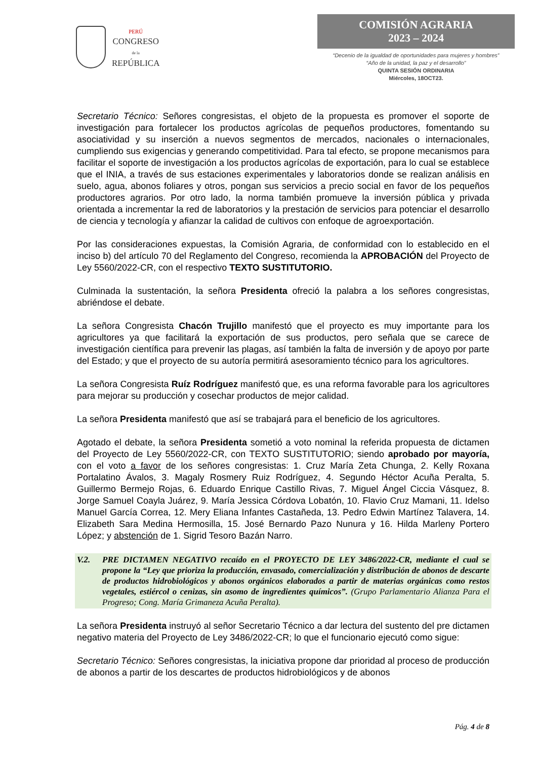PERÚ
CONGRESO
de la
REPÚBLICA
COMISIÓN AGRARIA
2023 – 2024
“Decenio de la igualdad de oportunidades para mujeres y hombres”
“Año de la unidad, la paz y el desarrollo”
QUINTA SESIÓN ORDINARIA
Miércoles, 18OCT23.
Secretario Técnico: Señores congresistas, el objeto de la propuesta es promover el soporte de investigación para fortalecer los productos agrícolas de pequeños productores, fomentando su asociatividad y su inserción a nuevos segmentos de mercados, nacionales o internacionales, cumpliendo sus exigencias y generando competitividad. Para tal efecto, se propone mecanismos para facilitar el soporte de investigación a los productos agrícolas de exportación, para lo cual se establece que el INIA, a través de sus estaciones experimentales y laboratorios donde se realizan análisis en suelo, agua, abonos foliares y otros, pongan sus servicios a precio social en favor de los pequeños productores agrarios. Por otro lado, la norma también promueve la inversión pública y privada orientada a incrementar la red de laboratorios y la prestación de servicios para potenciar el desarrollo de ciencia y tecnología y afianzar la calidad de cultivos con enfoque de agroexportación.
Por las consideraciones expuestas, la Comisión Agraria, de conformidad con lo establecido en el inciso b) del artículo 70 del Reglamento del Congreso, recomienda la APROBACIÓN del Proyecto de Ley 5560/2022-CR, con el respectivo TEXTO SUSTITUTORIO.
Culminada la sustentación, la señora Presidenta ofreció la palabra a los señores congresistas, abriéndose el debate.
La señora Congresista Chacón Trujillo manifestó que el proyecto es muy importante para los agricultores ya que facilitará la exportación de sus productos, pero señala que se carece de investigación científica para prevenir las plagas, así también la falta de inversión y de apoyo por parte del Estado; y que el proyecto de su autoría permitirá asesoramiento técnico para los agricultores.
La señora Congresista Ruíz Rodríguez manifestó que, es una reforma favorable para los agricultores para mejorar su producción y cosechar productos de mejor calidad.
La señora Presidenta manifestó que así se trabajará para el beneficio de los agricultores.
Agotado el debate, la señora Presidenta sometió a voto nominal la referida propuesta de dictamen del Proyecto de Ley 5560/2022-CR, con TEXTO SUSTITUTORIO; siendo aprobado por mayoría, con el voto a favor de los señores congresistas: 1. Cruz María Zeta Chunga, 2. Kelly Roxana Portalatino Ávalos, 3. Magaly Rosmery Ruiz Rodríguez, 4. Segundo Héctor Acuña Peralta, 5. Guillermo Bermejo Rojas, 6. Eduardo Enrique Castillo Rivas, 7. Miguel Ángel Ciccia Vásquez, 8. Jorge Samuel Coayla Juárez, 9. María Jessica Córdova Lobatón, 10. Flavio Cruz Mamani, 11. Idelso Manuel García Correa, 12. Mery Eliana Infantes Castañeda, 13. Pedro Edwin Martínez Talavera, 14. Elizabeth Sara Medina Hermosilla, 15. José Bernardo Pazo Nunura y 16. Hilda Marleny Portero López; y abstención de 1. Sigrid Tesoro Bazán Narro.
V.2. PRE DICTAMEN NEGATIVO recaído en el PROYECTO DE LEY 3486/2022-CR, mediante el cual se propone la “Ley que prioriza la producción, envasado, comercialización y distribución de abonos de descarte de productos hidrobiológicos y abonos orgánicos elaborados a partir de materias orgánicas como restos vegetales, estiércol o cenizas, sin asomo de ingredientes químicos”. (Grupo Parlamentario Alianza Para el Progreso; Cong. María Grimaneza Acuña Peralta).
La señora Presidenta instruyó al señor Secretario Técnico a dar lectura del sustento del pre dictamen negativo materia del Proyecto de Ley 3486/2022-CR; lo que el funcionario ejecutó como sigue:
Secretario Técnico: Señores congresistas, la iniciativa propone dar prioridad al proceso de producción de abonos a partir de los descartes de productos hidrobiológicos y de abonos
Pág. 4 de 8